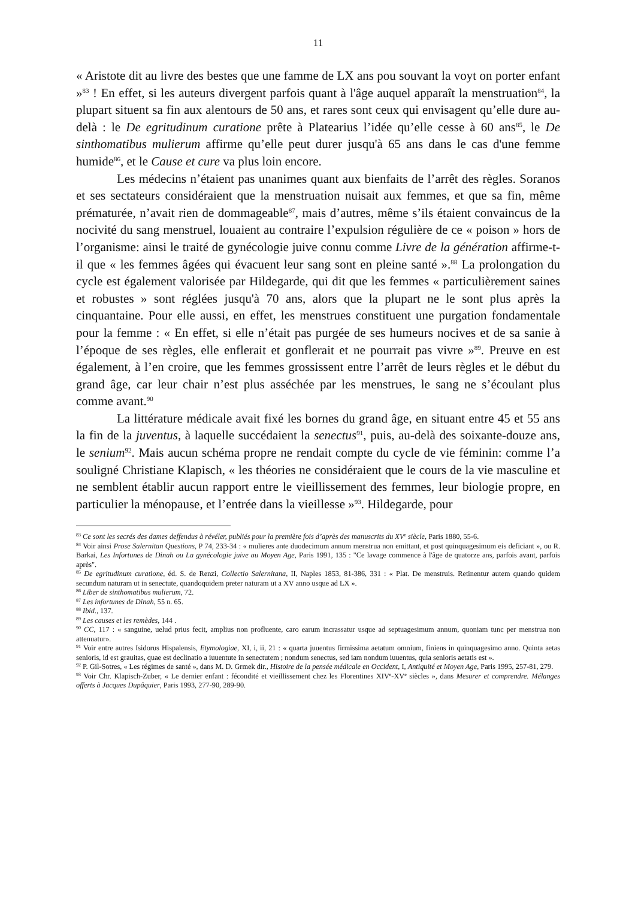11
« Aristote dit au livre des bestes que une famme de LX ans pou souvant la voyt on porter enfant »<sup>83</sup> ! En effet, si les auteurs divergent parfois quant à l'âge auquel apparaît la menstruation<sup>84</sup>, la plupart situent sa fin aux alentours de 50 ans, et rares sont ceux qui envisagent qu’elle dure au-delà : le De egritudinum curatione prête à Platearius l’idée qu’elle cesse à 60 ans<sup>85</sup>, le De sinthomatibus mulierum affirme qu’elle peut durer jusqu'à 65 ans dans le cas d'une femme humide<sup>86</sup>, et le Cause et cure va plus loin encore.
Les médecins n’étaient pas unanimes quant aux bienfaits de l’arrêt des règles. Soranos et ses sectateurs considéraient que la menstruation nuisait aux femmes, et que sa fin, même prématurée, n’avait rien de dommageable<sup>87</sup>, mais d’autres, même s’ils étaient convaincus de la nocivité du sang menstruel, louaient au contraire l’expulsion régulière de ce « poison » hors de l’organisme: ainsi le traité de gynécologie juive connu comme Livre de la génération affirme-t-il que « les femmes âgées qui évacuent leur sang sont en pleine santé ».<sup>88</sup> La prolongation du cycle est également valorisée par Hildegarde, qui dit que les femmes « particulièrement saines et robustes » sont réglées jusqu'à 70 ans, alors que la plupart ne le sont plus après la cinquantaine. Pour elle aussi, en effet, les menstrues constituent une purgation fondamentale pour la femme : « En effet, si elle n’était pas purgée de ses humeurs nocives et de sa sanie à l’époque de ses règles, elle enflerait et gonflerait et ne pourrait pas vivre »<sup>89</sup>. Preuve en est également, à l’en croire, que les femmes grossissent entre l’arrêt de leurs règles et le début du grand âge, car leur chair n’est plus asséchée par les menstrues, le sang ne s’écoulant plus comme avant.<sup>90</sup>
La littérature médicale avait fixé les bornes du grand âge, en situant entre 45 et 55 ans la fin de la juventus, à laquelle succédaient la senectus<sup>91</sup>, puis, au-delà des soixante-douze ans, le senium<sup>92</sup>. Mais aucun schéma propre ne rendait compte du cycle de vie féminin: comme l’a souligné Christiane Klapisch, « les théories ne considéraient que le cours de la vie masculine et ne semblent établir aucun rapport entre le vieillissement des femmes, leur biologie propre, en particulier la ménopause, et l’entrée dans la vieillesse »<sup>93</sup>. Hildegarde, pour
<sup>83</sup> Ce sont les secrés des dames deffendus à révéler, publiés pour la première fois d’après des manuscrits du XV<sup>e</sup> siècle, Paris 1880, 55-6.
<sup>84</sup> Voir ainsi Prose Salernitan Questions, P 74, 233-34 : « mulieres ante duodecimum annum menstrua non emittant, et post quinquagesimum eis deficiant », ou R. Barkai, Les Infortunes de Dinah ou La gynécologie juive au Moyen Age, Paris 1991, 135 : "Ce lavage commence à l'âge de quatorze ans, parfois avant, parfois après".
<sup>85</sup> De egritudinum curatione, éd. S. de Renzi, Collectio Salernitana, II, Naples 1853, 81-386, 331 : « Plat. De menstruis. Retinentur autem quando quidem secundum naturam ut in senectute, quandoquidem preter naturam ut a XV anno usque ad LX ».
<sup>86</sup> Liber de sinthomatibus mulierum, 72.
<sup>87</sup> Les infortunes de Dinah, 55 n. 65.
<sup>88</sup> Ibid., 137.
<sup>89</sup> Les causes et les remèdes, 144 .
<sup>90</sup> CC, 117 : « sanguine, uelud prius fecit, amplius non profluente, caro earum incrassatur usque ad septuagesimum annum, quoniam tunc per menstrua non attenuatur».
<sup>91</sup> Voir entre autres Isidorus Hispalensis, Etymologiae, XI, i, ii, 21 : « quarta juuentus firmissima aetatum omnium, finiens in quinquagesimo anno. Quinta aetas senioris, id est grauitas, quae est declinatio a iuuentute in senectutem ; nondum senectus, sed iam nondum iuuentus, quia senioris aetatis est ».
<sup>92</sup> P. Gil-Sotres, « Les régimes de santé », dans M. D. Grmek dir., Histoire de la pensée médicale en Occident, I, Antiquité et Moyen Age, Paris 1995, 257-81, 279.
<sup>93</sup> Voir Chr. Klapisch-Zuber, « Le dernier enfant : fécondité et vieillissement chez les Florentines XIV<sup>e</sup>-XV<sup>e</sup> siècles », dans Mesurer et comprendre. Mélanges offerts à Jacques Dupâquier, Paris 1993, 277-90, 289-90.